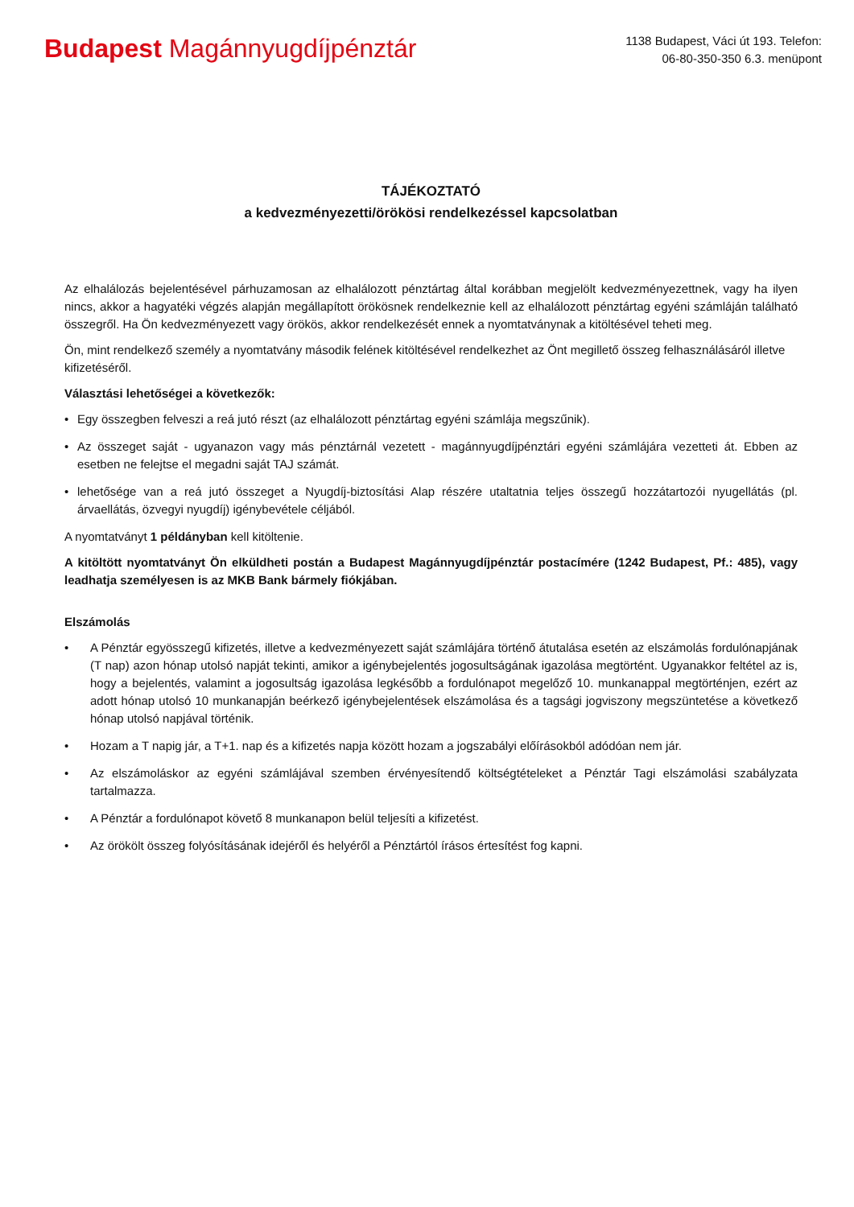Budapest Magánnyugdíjpénztár
1138 Budapest, Váci út 193. Telefon:
06-80-350-350 6.3. menüpont
TÁJÉKOZTATÓ
a kedvezményezetti/örökösi rendelkezéssel kapcsolatban
Az elhalálozás bejelentésével párhuzamosan az elhalálozott pénztártag által korábban megjelölt kedvezményezettnek, vagy ha ilyen nincs, akkor a hagyatéki végzés alapján megállapított örökösnek rendelkeznie kell az elhalálozott pénztártag egyéni számláján található összegről. Ha Ön kedvezményezett vagy örökös, akkor rendelkezését ennek a nyomtatványnak a kitöltésével teheti meg.
Ön, mint rendelkező személy a nyomtatvány második felének kitöltésével rendelkezhet az Önt megillető összeg felhasználásáról illetve kifizetéséről.
Választási lehetőségei a következők:
• Egy összegben felveszi a reá jutó részt (az elhalálozott pénztártag egyéni számlája megszűnik).
• Az összeget saját - ugyanazon vagy más pénztárnál vezetett - magánnyugdíjpénztári egyéni számlájára vezetteti át. Ebben az esetben ne felejtse el megadni saját TAJ számát.
• lehetősége van a reá jutó összeget a Nyugdíj-biztosítási Alap részére utaltatnia teljes összegű hozzátartozói nyugellátás (pl. árvaellátás, özvegyi nyugdíj) igénybevétele céljából.
A nyomtatványt 1 példányban kell kitöltenie.
A kitöltött nyomtatványt Ön elküldheti postán a Budapest Magánnyugdíjpénztár postacímére (1242 Budapest, Pf.: 485), vagy leadhatja személyesen is az MKB Bank bármely fiókjában.
Elszámolás
• A Pénztár egyösszegű kifizetés, illetve a kedvezményezett saját számlájára történő átutalása esetén az elszámolás fordulónapjának (T nap) azon hónap utolsó napját tekinti, amikor a igénybejelentés jogosultságának igazolása megtörtént. Ugyanakkor feltétel az is, hogy a bejelentés, valamint a jogosultság igazolása legkésőbb a fordulónapot megelőző 10. munkanappal megtörténjen, ezért az adott hónap utolsó 10 munkanapján beérkező igénybejelentések elszámolása és a tagsági jogviszony megszüntetése a következő hónap utolsó napjával történik.
• Hozam a T napig jár, a T+1. nap és a kifizetés napja között hozam a jogszabályi előírásokból adódóan nem jár.
• Az elszámoláskor az egyéni számlájával szemben érvényesítendő költségtételeket a Pénztár Tagi elszámolási szabályzata tartalmazza.
• A Pénztár a fordulónapot követő 8 munkanapon belül teljesíti a kifizetést.
• Az örökölt összeg folyósításának idejéről és helyéről a Pénztártól írásos értesítést fog kapni.